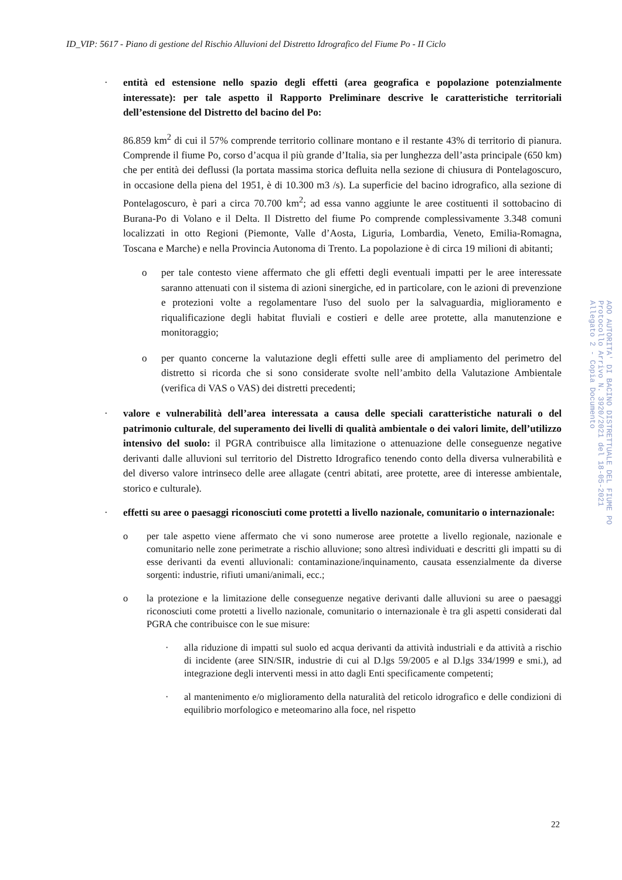ID_VIP: 5617 - Piano di gestione del Rischio Alluvioni del Distretto Idrografico del Fiume Po - II Ciclo
· entità ed estensione nello spazio degli effetti (area geografica e popolazione potenzialmente interessate): per tale aspetto il Rapporto Preliminare descrive le caratteristiche territoriali dell’estensione del Distretto del bacino del Po:
86.859 km<sup>2</sup> di cui il 57% comprende territorio collinare montano e il restante 43% di territorio di pianura. Comprende il fiume Po, corso d’acqua il più grande d’Italia, sia per lunghezza dell’asta principale (650 km) che per entità dei deflussi (la portata massima storica defluita nella sezione di chiusura di Pontelagoscuro, in occasione della piena del 1951, è di 10.300 m3 /s). La superficie del bacino idrografico, alla sezione di Pontelagoscuro, è pari a circa 70.700 km<sup>2</sup>; ad essa vanno aggiunte le aree costituenti il sottobacino di Burana-Po di Volano e il Delta. Il Distretto del fiume Po comprende complessivamente 3.348 comuni localizzati in otto Regioni (Piemonte, Valle d’Aosta, Liguria, Lombardia, Veneto, Emilia-Romagna, Toscana e Marche) e nella Provincia Autonoma di Trento. La popolazione è di circa 19 milioni di abitanti;
o per tale contesto viene affermato che gli effetti degli eventuali impatti per le aree interessate saranno attenuati con il sistema di azioni sinergiche, ed in particolare, con le azioni di prevenzione e protezioni volte a regolamentare l'uso del suolo per la salvaguardia, miglioramento e riqualificazione degli habitat fluviali e costieri e delle aree protette, alla manutenzione e monitoraggio;
o per quanto concerne la valutazione degli effetti sulle aree di ampliamento del perimetro del distretto si ricorda che si sono considerate svolte nell’ambito della Valutazione Ambientale (verifica di VAS o VAS) dei distretti precedenti;
· valore e vulnerabilità dell’area interessata a causa delle speciali caratteristiche naturali o del patrimonio culturale, del superamento dei livelli di qualità ambientale o dei valori limite, dell’utilizzo intensivo del suolo: il PGRA contribuisce alla limitazione o attenuazione delle conseguenze negative derivanti dalle alluvioni sul territorio del Distretto Idrografico tenendo conto della diversa vulnerabilità e del diverso valore intrinseco delle aree allagate (centri abitati, aree protette, aree di interesse ambientale, storico e culturale).
· effetti su aree o paesaggi riconosciuti come protetti a livello nazionale, comunitario o internazionale:
o per tale aspetto viene affermato che vi sono numerose aree protette a livello regionale, nazionale e comunitario nelle zone perimetrate a rischio alluvione; sono altresì individuati e descritti gli impatti su di esse derivanti da eventi alluvionali: contaminazione/inquinamento, causata essenzialmente da diverse sorgenti: industrie, rifiuti umani/animali, ecc.;
o la protezione e la limitazione delle conseguenze negative derivanti dalle alluvioni su aree o paesaggi riconosciuti come protetti a livello nazionale, comunitario o internazionale è tra gli aspetti considerati dal PGRA che contribuisce con le sue misure:
· alla riduzione di impatti sul suolo ed acqua derivanti da attività industriali e da attività a rischio di incidente (aree SIN/SIR, industrie di cui al D.lgs 59/2005 e al D.lgs 334/1999 e smi.), ad integrazione degli interventi messi in atto dagli Enti specificamente competenti;
· al mantenimento e/o miglioramento della naturalità del reticolo idrografico e delle condizioni di equilibrio morfologico e meteomarino alla foce, nel rispetto
AOO AUTORITA' DI BACINO DISTRETTUALE DEL FIUME PO
Protocollo Arrivo N. 3920/2021 del 18-05-2021
Allegato 2 - Copia Documento
22